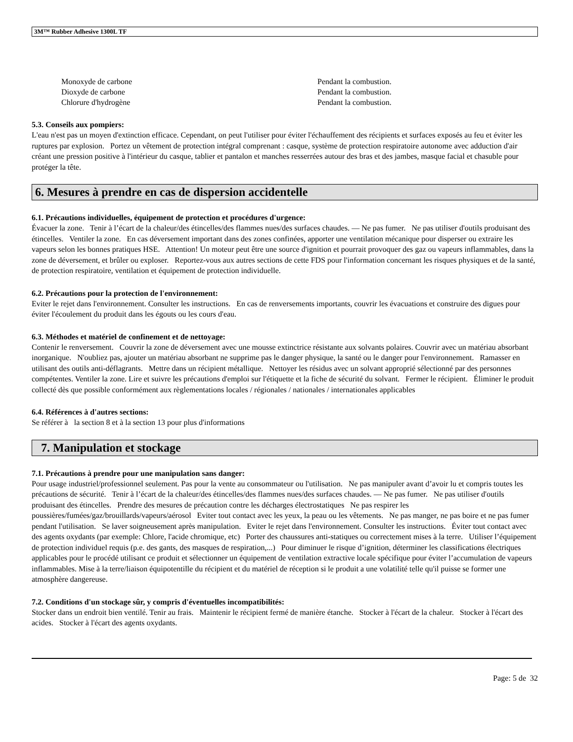3M™ Rubber Adhesive 1300L TF
| Monoxyde de carbone | Pendant la combustion. |
| Dioxyde de carbone | Pendant la combustion. |
| Chlorure d'hydrogène | Pendant la combustion. |
5.3. Conseils aux pompiers:
L'eau n'est pas un moyen d'extinction efficace. Cependant, on peut l'utiliser pour éviter l'échauffement des récipients et surfaces exposés au feu et éviter les ruptures par explosion. Portez un vêtement de protection intégral comprenant : casque, système de protection respiratoire autonome avec adduction d'air créant une pression positive à l'intérieur du casque, tablier et pantalon et manches resserrées autour des bras et des jambes, masque facial et chasuble pour protéger la tête.
6. Mesures à prendre en cas de dispersion accidentelle
6.1. Précautions individuelles, équipement de protection et procédures d'urgence:
Évacuer la zone. Tenir à l’écart de la chaleur/des étincelles/des flammes nues/des surfaces chaudes. — Ne pas fumer. Ne pas utiliser d'outils produisant des étincelles. Ventiler la zone. En cas déversement important dans des zones confinées, apporter une ventilation mécanique pour disperser ou extraire les vapeurs selon les bonnes pratiques HSE. Attention! Un moteur peut être une source d'ignition et pourrait provoquer des gaz ou vapeurs inflammables, dans la zone de déversement, et brûler ou exploser. Reportez-vous aux autres sections de cette FDS pour l'information concernant les risques physiques et de la santé, de protection respiratoire, ventilation et équipement de protection individuelle.
6.2. Précautions pour la protection de l'environnement:
Eviter le rejet dans l'environnement. Consulter les instructions. En cas de renversements importants, couvrir les évacuations et construire des digues pour éviter l'écoulement du produit dans les égouts ou les cours d'eau.
6.3. Méthodes et matériel de confinement et de nettoyage:
Contenir le renversement. Couvrir la zone de déversement avec une mousse extinctrice résistante aux solvants polaires. Couvrir avec un matériau absorbant inorganique. N'oubliez pas, ajouter un matériau absorbant ne supprime pas le danger physique, la santé ou le danger pour l'environnement. Ramasser en utilisant des outils anti-déflagrants. Mettre dans un récipient métallique. Nettoyer les résidus avec un solvant approprié sélectionné par des personnes compétentes. Ventiler la zone. Lire et suivre les précautions d'emploi sur l'étiquette et la fiche de sécurité du solvant. Fermer le récipient. Éliminer le produit collecté dès que possible conformément aux règlementations locales / régionales / nationales / internationales applicables
6.4. Références à d'autres sections:
Se référer à la section 8 et à la section 13 pour plus d'informations
7. Manipulation et stockage
7.1. Précautions à prendre pour une manipulation sans danger:
Pour usage industriel/professionnel seulement. Pas pour la vente au consommateur ou l'utilisation. Ne pas manipuler avant d’avoir lu et compris toutes les précautions de sécurité. Tenir à l’écart de la chaleur/des étincelles/des flammes nues/des surfaces chaudes. — Ne pas fumer. Ne pas utiliser d'outils produisant des étincelles. Prendre des mesures de précaution contre les décharges électrostatiques Ne pas respirer les poussières/fumées/gaz/brouillards/vapeurs/aérosol Eviter tout contact avec les yeux, la peau ou les vêtements. Ne pas manger, ne pas boire et ne pas fumer pendant l'utilisation. Se laver soigneusement après manipulation. Eviter le rejet dans l'environnement. Consulter les instructions. Éviter tout contact avec des agents oxydants (par exemple: Chlore, l'acide chromique, etc) Porter des chaussures anti-statiques ou correctement mises à la terre. Utiliser l’équipement de protection individuel requis (p.e. des gants, des masques de respiration,...) Pour diminuer le risque d’ignition, déterminer les classifications électriques applicables pour le procédé utilisant ce produit et sélectionner un équipement de ventilation extractive locale spécifique pour éviter l’accumulation de vapeurs inflammables. Mise à la terre/liaison équipotentille du récipient et du matériel de réception si le produit a une volatilité telle qu'il puisse se former une atmosphère dangereuse.
7.2. Conditions d'un stockage sûr, y compris d'éventuelles incompatibilités:
Stocker dans un endroit bien ventilé. Tenir au frais. Maintenir le récipient fermé de manière étanche. Stocker à l'écart de la chaleur. Stocker à l'écart des acides. Stocker à l'écart des agents oxydants.
Page: 5 de 32